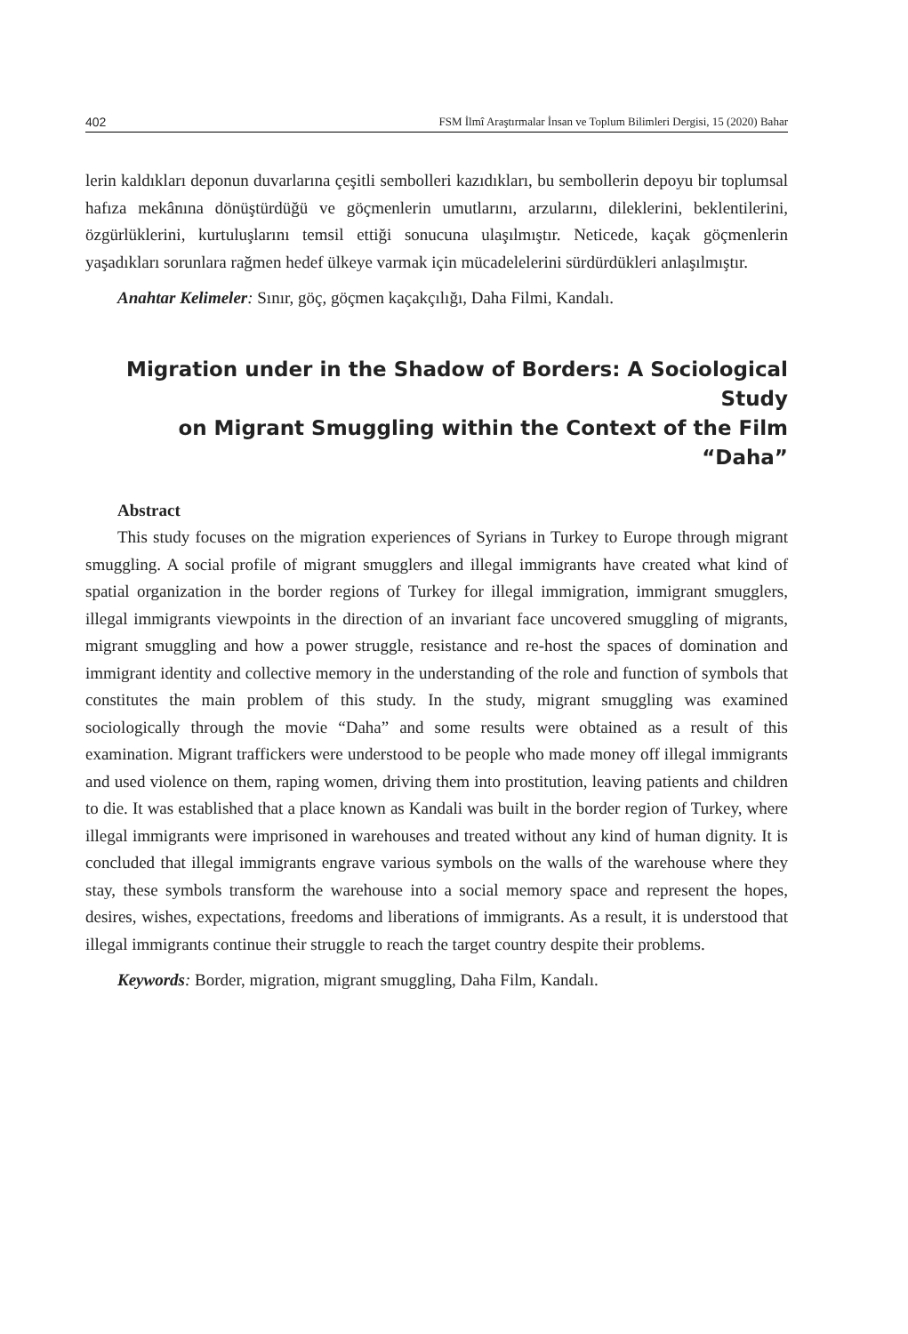402 FSM İlmî Araştırmalar İnsan ve Toplum Bilimleri Dergisi, 15 (2020) Bahar
lerin kaldıkları deponun duvarlarına çeşitli sembolleri kazıdıkları, bu sembollerin depoyu bir toplumsal hafıza mekânına dönüştürdüğü ve göçmenlerin umutlarını, arzularını, dileklerini, beklentilerini, özgürlüklerini, kurtuluşlarını temsil ettiği sonucuna ulaşılmıştır. Neticede, kaçak göçmenlerin yaşadıkları sorunlara rağmen hedef ülkeye varmak için mücadelelerini sürdürdükleri anlaşılmıştır.
Anahtar Kelimeler: Sınır, göç, göçmen kaçakçılığı, Daha Filmi, Kandalı.
Migration under in the Shadow of Borders: A Sociological Study
on Migrant Smuggling within the Context of the Film “Daha”
Abstract
This study focuses on the migration experiences of Syrians in Turkey to Europe through migrant smuggling. A social profile of migrant smugglers and illegal immigrants have created what kind of spatial organization in the border regions of Turkey for illegal immigration, immigrant smugglers, illegal immigrants viewpoints in the direction of an invariant face uncovered smuggling of migrants, migrant smuggling and how a power struggle, resistance and re-host the spaces of domination and immigrant identity and collective memory in the understanding of the role and function of symbols that constitutes the main problem of this study. In the study, migrant smuggling was examined sociologically through the movie “Daha” and some results were obtained as a result of this examination. Migrant traffickers were understood to be people who made money off illegal immigrants and used violence on them, raping women, driving them into prostitution, leaving patients and children to die. It was established that a place known as Kandali was built in the border region of Turkey, where illegal immigrants were imprisoned in warehouses and treated without any kind of human dignity. It is concluded that illegal immigrants engrave various symbols on the walls of the warehouse where they stay, these symbols transform the warehouse into a social memory space and represent the hopes, desires, wishes, expectations, freedoms and liberations of immigrants. As a result, it is understood that illegal immigrants continue their struggle to reach the target country despite their problems.
Keywords: Border, migration, migrant smuggling, Daha Film, Kandalı.